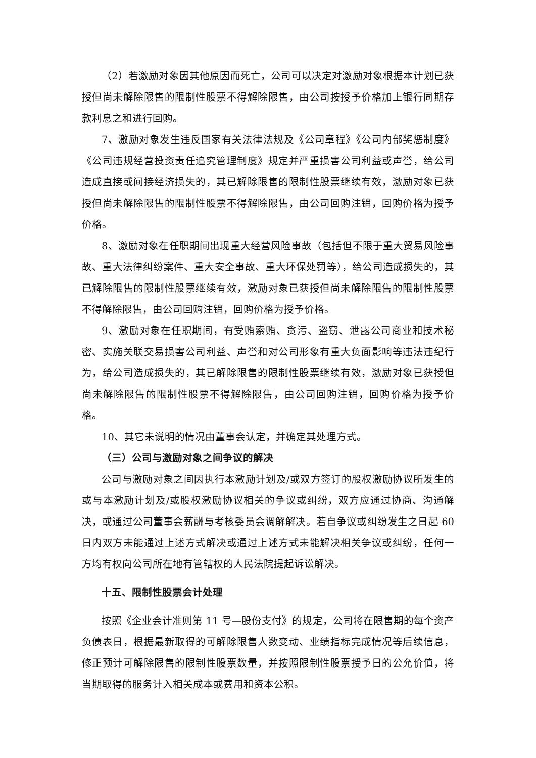（2）若激励对象因其他原因而死亡，公司可以决定对激励对象根据本计划已获授但尚未解除限售的限制性股票不得解除限售，由公司按授予价格加上银行同期存款利息之和进行回购。
7、激励对象发生违反国家有关法律法规及《公司章程》《公司内部奖惩制度》《公司违规经营投资责任追究管理制度》规定并严重损害公司利益或声誉，给公司造成直接或间接经济损失的，其已解除限售的限制性股票继续有效，激励对象已获授但尚未解除限售的限制性股票不得解除限售，由公司回购注销，回购价格为授予价格。
8、激励对象在任职期间出现重大经营风险事故（包括但不限于重大贸易风险事故、重大法律纠纷案件、重大安全事故、重大环保处罚等），给公司造成损失的，其已解除限售的限制性股票继续有效，激励对象已获授但尚未解除限售的限制性股票不得解除限售，由公司回购注销，回购价格为授予价格。
9、激励对象在任职期间，有受贿索贿、贪污、盗窃、泄露公司商业和技术秘密、实施关联交易损害公司利益、声誉和对公司形象有重大负面影响等违法违纪行为，给公司造成损失的，其已解除限售的限制性股票继续有效，激励对象已获授但尚未解除限售的限制性股票不得解除限售，由公司回购注销，回购价格为授予价格。
10、其它未说明的情况由董事会认定，并确定其处理方式。
（三）公司与激励对象之间争议的解决
公司与激励对象之间因执行本激励计划及/或双方签订的股权激励协议所发生的或与本激励计划及/或股权激励协议相关的争议或纠纷，双方应通过协商、沟通解决，或通过公司董事会薪酬与考核委员会调解解决。若自争议或纠纷发生之日起 60 日内双方未能通过上述方式解决或通过上述方式未能解决相关争议或纠纷，任何一方均有权向公司所在地有管辖权的人民法院提起诉讼解决。
十五、限制性股票会计处理
按照《企业会计准则第 11 号—股份支付》的规定，公司将在限售期的每个资产负债表日，根据最新取得的可解除限售人数变动、业绩指标完成情况等后续信息，修正预计可解除限售的限制性股票数量，并按照限制性股票授予日的公允价值，将当期取得的服务计入相关成本或费用和资本公积。